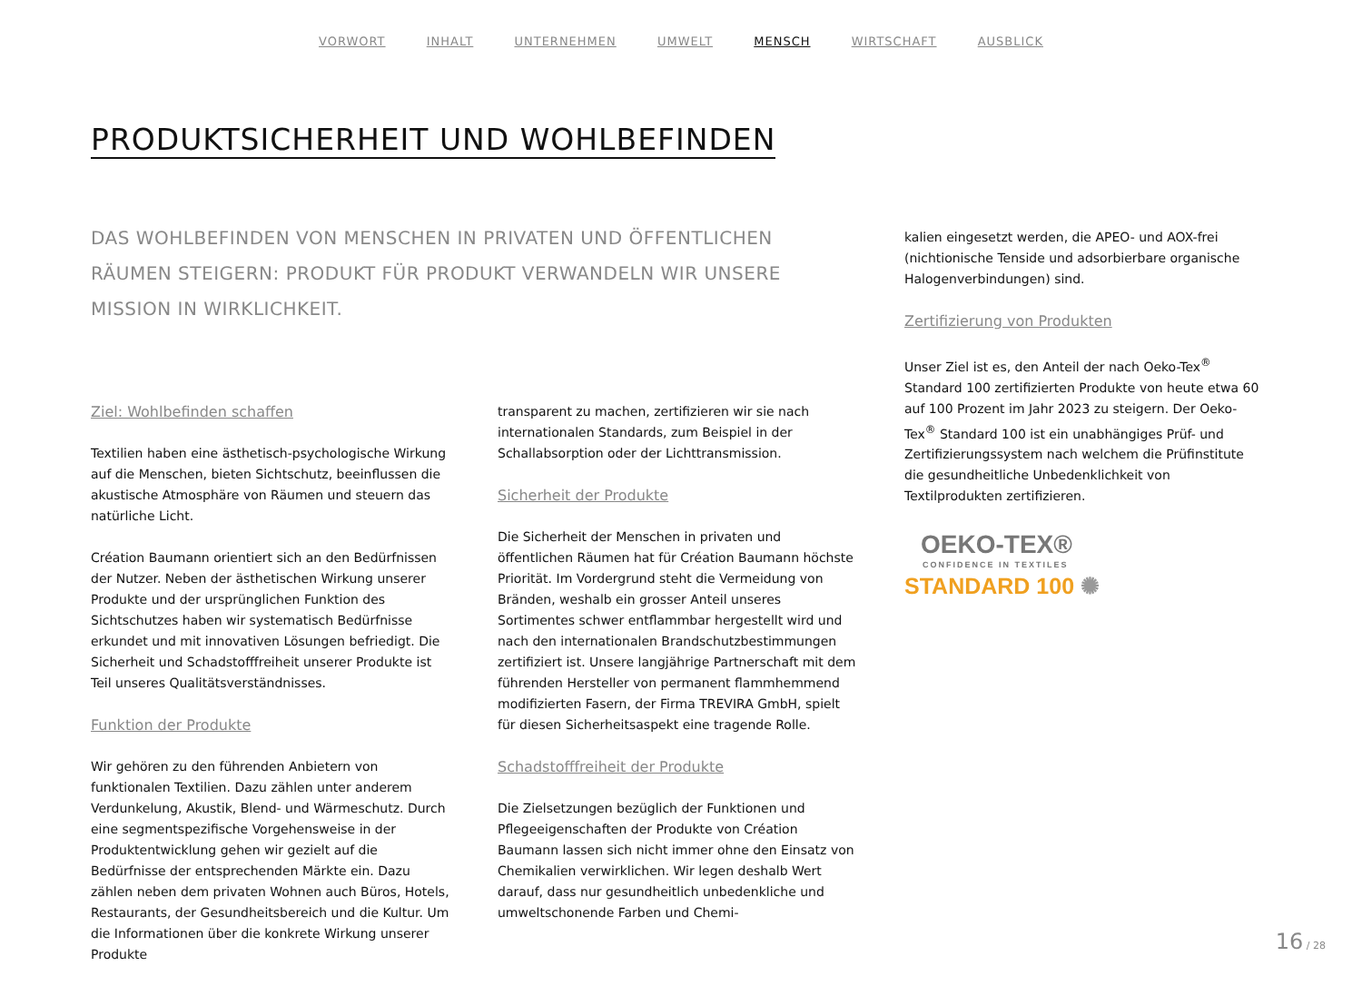VORWORT INHALT UNTERNEHMEN UMWELT MENSCH WIRTSCHAFT AUSBLICK
PRODUKTSICHERHEIT UND WOHLBEFINDEN
DAS WOHLBEFINDEN VON MENSCHEN IN PRIVATEN UND ÖFFENTLICHEN RÄUMEN STEIGERN: PRODUKT FÜR PRODUKT VERWANDELN WIR UNSERE MISSION IN WIRKLICHKEIT.
Ziel: Wohlbefinden schaffen
Textilien haben eine ästhetisch-psychologische Wirkung auf die Menschen, bieten Sichtschutz, beeinflussen die akustische Atmosphäre von Räumen und steuern das natürliche Licht.
Création Baumann orientiert sich an den Bedürfnissen der Nutzer. Neben der ästhetischen Wirkung unserer Produkte und der ursprünglichen Funktion des Sichtschutzes haben wir systematisch Bedürfnisse erkundet und mit innovativen Lösungen befriedigt. Die Sicherheit und Schadstofffreiheit unserer Produkte ist Teil unseres Qualitätsverständnisses.
Funktion der Produkte
Wir gehören zu den führenden Anbietern von funktionalen Textilien. Dazu zählen unter anderem Verdunkelung, Akustik, Blend- und Wärmeschutz. Durch eine segmentspezifische Vorgehensweise in der Produktentwicklung gehen wir gezielt auf die Bedürfnisse der entsprechenden Märkte ein. Dazu zählen neben dem privaten Wohnen auch Büros, Hotels, Restaurants, der Gesundheitsbereich und die Kultur. Um die Informationen über die konkrete Wirkung unserer Produkte
transparent zu machen, zertifizieren wir sie nach internationalen Standards, zum Beispiel in der Schallabsorption oder der Lichttransmission.
Sicherheit der Produkte
Die Sicherheit der Menschen in privaten und öffentlichen Räumen hat für Création Baumann höchste Priorität. Im Vordergrund steht die Vermeidung von Bränden, weshalb ein grosser Anteil unseres Sortimentes schwer entflammbar hergestellt wird und nach den internationalen Brandschutzbestimmungen zertifiziert ist. Unsere langjährige Partnerschaft mit dem führenden Hersteller von permanent flammhemmend modifizierten Fasern, der Firma TREVIRA GmbH, spielt für diesen Sicherheitsaspekt eine tragende Rolle.
Schadstofffreiheit der Produkte
Die Zielsetzungen bezüglich der Funktionen und Pflegeeigenschaften der Produkte von Création Baumann lassen sich nicht immer ohne den Einsatz von Chemikalien verwirklichen. Wir legen deshalb Wert darauf, dass nur gesundheitlich unbedenkliche und umweltschonende Farben und Chemi-
kalien eingesetzt werden, die APEO- und AOX-frei (nichtionische Tenside und adsorbierbare organische Halogenverbindungen) sind.
Zertifizierung von Produkten
Unser Ziel ist es, den Anteil der nach Oeko-Tex<sup>®</sup> Standard 100 zertifizierten Produkte von heute etwa 60 auf 100 Prozent im Jahr 2023 zu steigern. Der Oeko-Tex<sup>®</sup> Standard 100 ist ein unabhängiges Prüf- und Zertifizierungssystem nach welchem die Prüfinstitute die gesundheitliche Unbedenklichkeit von Textilprodukten zertifizieren.
OEKO-TEX®
CONFIDENCE IN TEXTILES
STANDARD 100 ✺
16 / 28